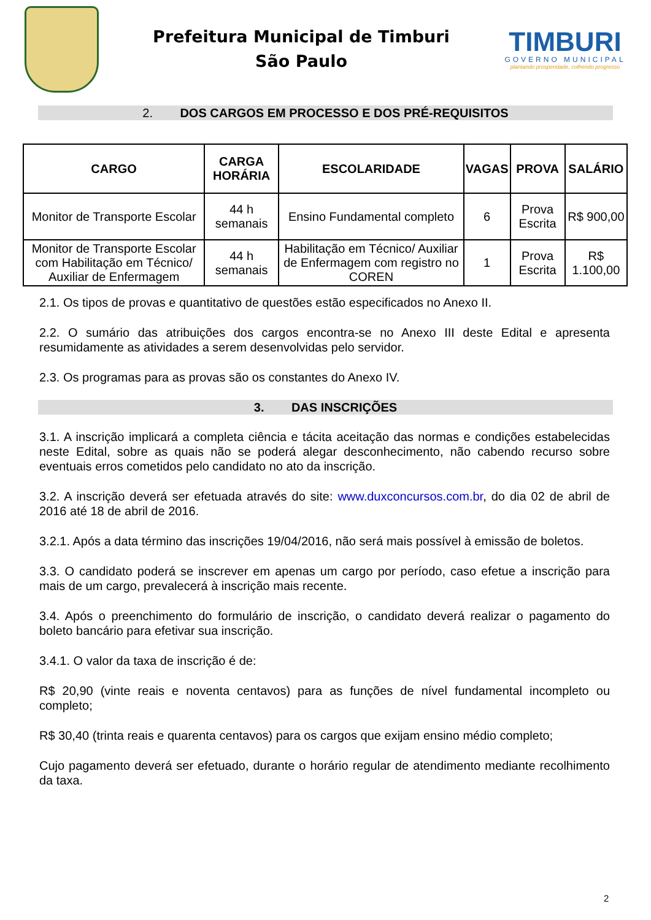Prefeitura Municipal de Timburi
São Paulo
TIMBURI
GOVERNO MUNICIPAL
plantando prosperidade, colhendo progresso
2. DOS CARGOS EM PROCESSO E DOS PRÉ-REQUISITOS
| CARGO | CARGA HORÁRIA | ESCOLARIDADE | VAGAS | PROVA | SALÁRIO |
| --- | --- | --- | --- | --- | --- |
| Monitor de Transporte Escolar | 44 h semanais | Ensino Fundamental completo | 6 | Prova Escrita | R$ 900,00 |
| Monitor de Transporte Escolar com Habilitação em Técnico/ Auxiliar de Enfermagem | 44 h semanais | Habilitação em Técnico/ Auxiliar de Enfermagem com registro no COREN | 1 | Prova Escrita | R$ 1.100,00 |
2.1. Os tipos de provas e quantitativo de questões estão especificados no Anexo II.
2.2. O sumário das atribuições dos cargos encontra-se no Anexo III deste Edital e apresenta resumidamente as atividades a serem desenvolvidas pelo servidor.
2.3. Os programas para as provas são os constantes do Anexo IV.
3. DAS INSCRIÇÕES
3.1. A inscrição implicará a completa ciência e tácita aceitação das normas e condições estabelecidas neste Edital, sobre as quais não se poderá alegar desconhecimento, não cabendo recurso sobre eventuais erros cometidos pelo candidato no ato da inscrição.
3.2. A inscrição deverá ser efetuada através do site: www.duxconcursos.com.br, do dia 02 de abril de 2016 até 18 de abril de 2016.
3.2.1. Após a data término das inscrições 19/04/2016, não será mais possível à emissão de boletos.
3.3. O candidato poderá se inscrever em apenas um cargo por período, caso efetue a inscrição para mais de um cargo, prevalecerá à inscrição mais recente.
3.4. Após o preenchimento do formulário de inscrição, o candidato deverá realizar o pagamento do boleto bancário para efetivar sua inscrição.
3.4.1. O valor da taxa de inscrição é de:
R$ 20,90 (vinte reais e noventa centavos) para as funções de nível fundamental incompleto ou completo;
R$ 30,40 (trinta reais e quarenta centavos) para os cargos que exijam ensino médio completo;
Cujo pagamento deverá ser efetuado, durante o horário regular de atendimento mediante recolhimento da taxa.
2